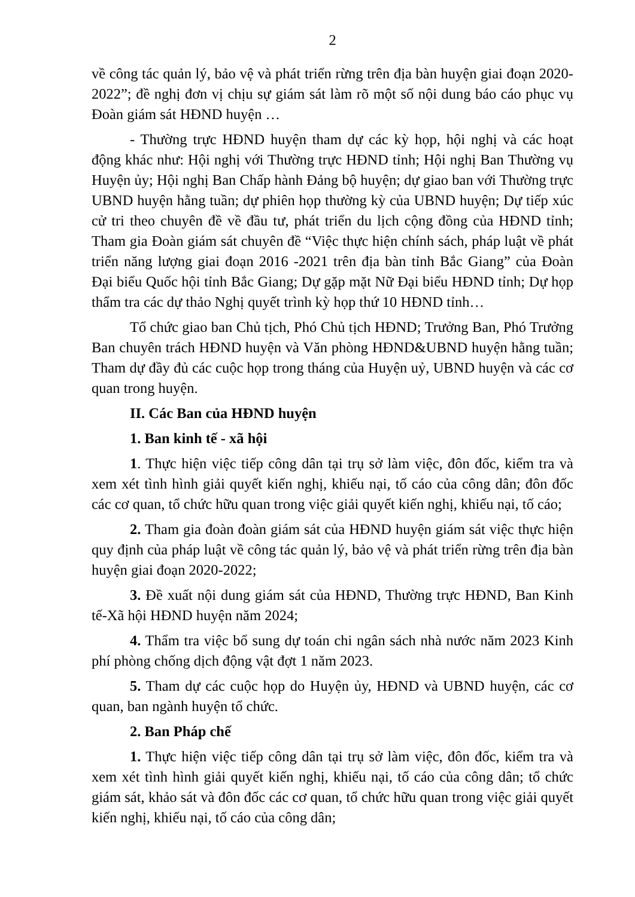2
về công tác quản lý, bảo vệ và phát triển rừng trên địa bàn huyện giai đoạn 2020-2022”; đề nghị đơn vị chịu sự giám sát làm rõ một số nội dung báo cáo phục vụ Đoàn giám sát HĐND huyện …
- Thường trực HĐND huyện tham dự các kỳ họp, hội nghị và các hoạt động khác như: Hội nghị với Thường trực HĐND tỉnh; Hội nghị Ban Thường vụ Huyện ủy; Hội nghị Ban Chấp hành Đảng bộ huyện; dự giao ban với Thường trực UBND huyện hằng tuần; dự phiên họp thường kỳ của UBND huyện; Dự tiếp xúc cử tri theo chuyên đề về đầu tư, phát triển du lịch cộng đồng của HĐND tỉnh; Tham gia Đoàn giám sát chuyên đề “Việc thực hiện chính sách, pháp luật về phát triển năng lượng giai đoạn 2016 -2021 trên địa bàn tỉnh Bắc Giang” của Đoàn Đại biểu Quốc hội tỉnh Bắc Giang; Dự gặp mặt Nữ Đại biểu HĐND tỉnh; Dự họp thẩm tra các dự thảo Nghị quyết trình kỳ họp thứ 10 HĐND tỉnh…
Tổ chức giao ban Chủ tịch, Phó Chủ tịch HĐND; Trưởng Ban, Phó Trưởng Ban chuyên trách HĐND huyện và Văn phòng HĐND&UBND huyện hằng tuần; Tham dự đầy đủ các cuộc họp trong tháng của Huyện uỷ, UBND huyện và các cơ quan trong huyện.
II. Các Ban của HĐND huyện
1. Ban kinh tế - xã hội
1. Thực hiện việc tiếp công dân tại trụ sở làm việc, đôn đốc, kiểm tra và xem xét tình hình giải quyết kiến nghị, khiếu nại, tố cáo của công dân; đôn đốc các cơ quan, tổ chức hữu quan trong việc giải quyết kiến nghị, khiếu nại, tố cáo;
2. Tham gia đoàn đoàn giám sát của HĐND huyện giám sát việc thực hiện quy định của pháp luật về công tác quản lý, bảo vệ và phát triển rừng trên địa bàn huyện giai đoạn 2020-2022;
3. Đề xuất nội dung giám sát của HĐND, Thường trực HĐND, Ban Kinh tế-Xã hội HĐND huyện năm 2024;
4. Thẩm tra việc bổ sung dự toán chi ngân sách nhà nước năm 2023 Kinh phí phòng chống dịch động vật đợt 1 năm 2023.
5. Tham dự các cuộc họp do Huyện ủy, HĐND và UBND huyện, các cơ quan, ban ngành huyện tổ chức.
2. Ban Pháp chế
1. Thực hiện việc tiếp công dân tại trụ sở làm việc, đôn đốc, kiểm tra và xem xét tình hình giải quyết kiến nghị, khiếu nại, tố cáo của công dân; tổ chức giám sát, khảo sát và đôn đốc các cơ quan, tổ chức hữu quan trong việc giải quyết kiến nghị, khiếu nại, tố cáo của công dân;